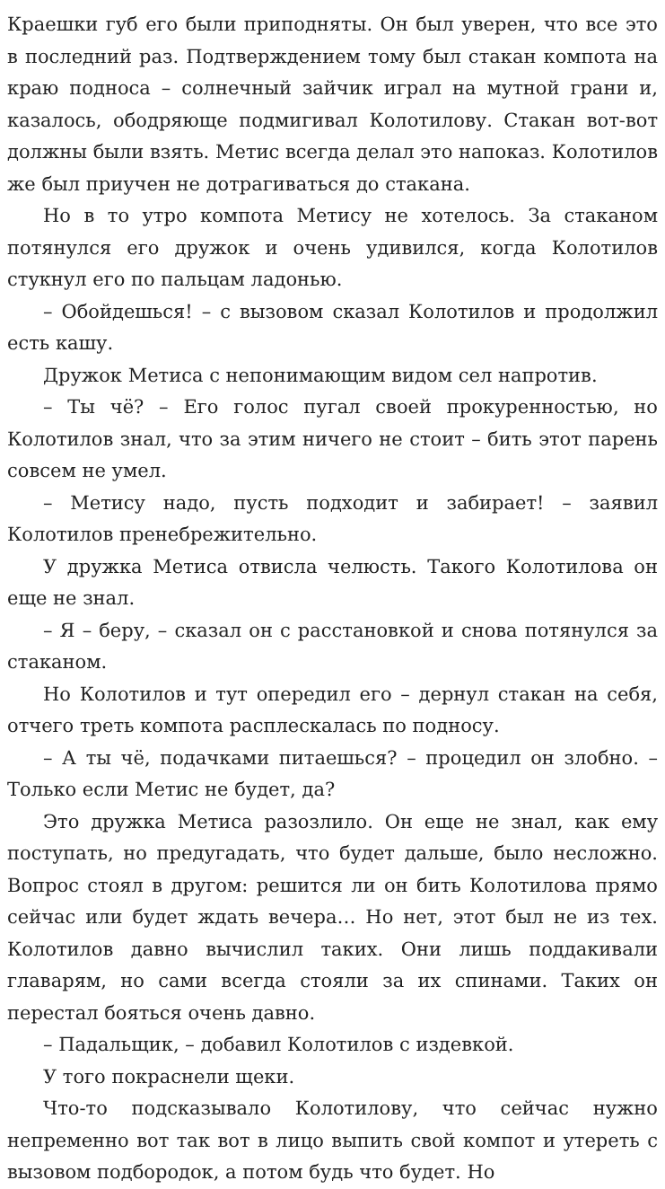Краешки губ его были приподняты. Он был уверен, что все это в последний раз. Подтверждением тому был стакан компота на краю подноса – солнечный зайчик играл на мутной грани и, казалось, ободряюще подмигивал Колотилову. Стакан вот-вот должны были взять. Метис всегда делал это напоказ. Колотилов же был приучен не дотрагиваться до стакана.
Но в то утро компота Метису не хотелось. За стаканом потянулся его дружок и очень удивился, когда Колотилов стукнул его по пальцам ладонью.
– Обойдешься! – с вызовом сказал Колотилов и продолжил есть кашу.
Дружок Метиса с непонимающим видом сел напротив.
– Ты чё? – Его голос пугал своей прокуренностью, но Колотилов знал, что за этим ничего не стоит – бить этот парень совсем не умел.
– Метису надо, пусть подходит и забирает! – заявил Колотилов пренебрежительно.
У дружка Метиса отвисла челюсть. Такого Колотилова он еще не знал.
– Я – беру, – сказал он с расстановкой и снова потянулся за стаканом.
Но Колотилов и тут опередил его – дернул стакан на себя, отчего треть компота расплескалась по подносу.
– А ты чё, подачками питаешься? – процедил он злобно. – Только если Метис не будет, да?
Это дружка Метиса разозлило. Он еще не знал, как ему поступать, но предугадать, что будет дальше, было несложно. Вопрос стоял в другом: решится ли он бить Колотилова прямо сейчас или будет ждать вечера… Но нет, этот был не из тех. Колотилов давно вычислил таких. Они лишь поддакивали главарям, но сами всегда стояли за их спинами. Таких он перестал бояться очень давно.
– Падальщик, – добавил Колотилов с издевкой.
У того покраснели щеки.
Что-то подсказывало Колотилову, что сейчас нужно непременно вот так вот в лицо выпить свой компот и утереть с вызовом подбородок, а потом будь что будет. Но